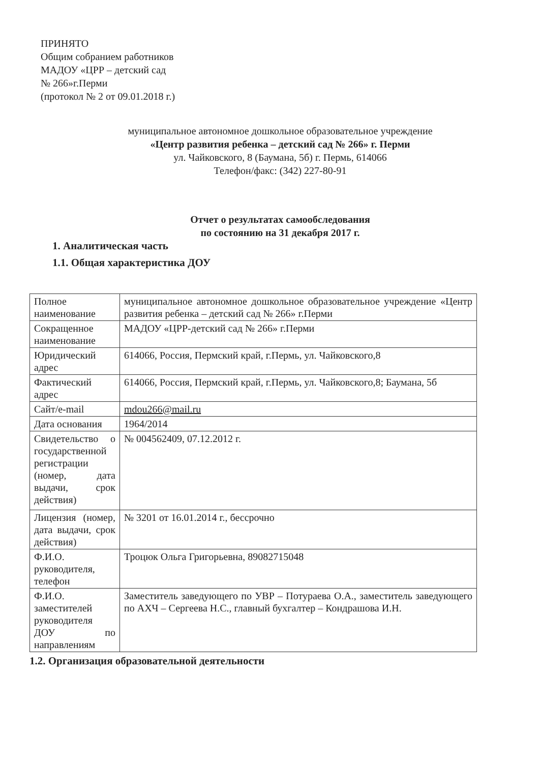ПРИНЯТО
Общим собранием работников
МАДОУ «ЦРР – детский сад
№ 266»г.Перми
(протокол № 2 от 09.01.2018 г.)
муниципальное автономное дошкольное образовательное учреждение
«Центр развития ребенка – детский сад № 266» г. Перми
ул. Чайковского, 8 (Баумана, 5б) г. Пермь, 614066
Телефон/факс: (342) 227-80-91
Отчет о результатах самообследования
по состоянию на 31 декабря 2017 г.
1. Аналитическая часть
1.1. Общая характеристика ДОУ
| Полное наименование | муниципальное автономное дошкольное образовательное учреждение «Центр развития ребенка – детский сад № 266» г.Перми |
| Сокращенное наименование | МАДОУ «ЦРР-детский сад № 266» г.Перми |
| Юридический адрес | 614066, Россия, Пермский край, г.Пермь, ул. Чайковского,8 |
| Фактический адрес | 614066, Россия, Пермский край, г.Пермь, ул. Чайковского,8; Баумана, 5б |
| Сайт/e-mail | mdou266@mail.ru |
| Дата основания | 1964/2014 |
| Свидетельство о государственной регистрации (номер, дата выдачи, срок действия) | № 004562409, 07.12.2012 г. |
| Лицензия (номер, дата выдачи, срок действия) | № 3201 от 16.01.2014 г., бессрочно |
| Ф.И.О. руководителя, телефон | Троцюк Ольга Григорьевна, 89082715048 |
| Ф.И.О. заместителей руководителя ДОУ по направлениям | Заместитель заведующего по УВР – Потураева О.А., заместитель заведующего по АХЧ – Сергеева Н.С., главный бухгалтер – Кондрашова И.Н. |
1.2. Организация образовательной деятельности